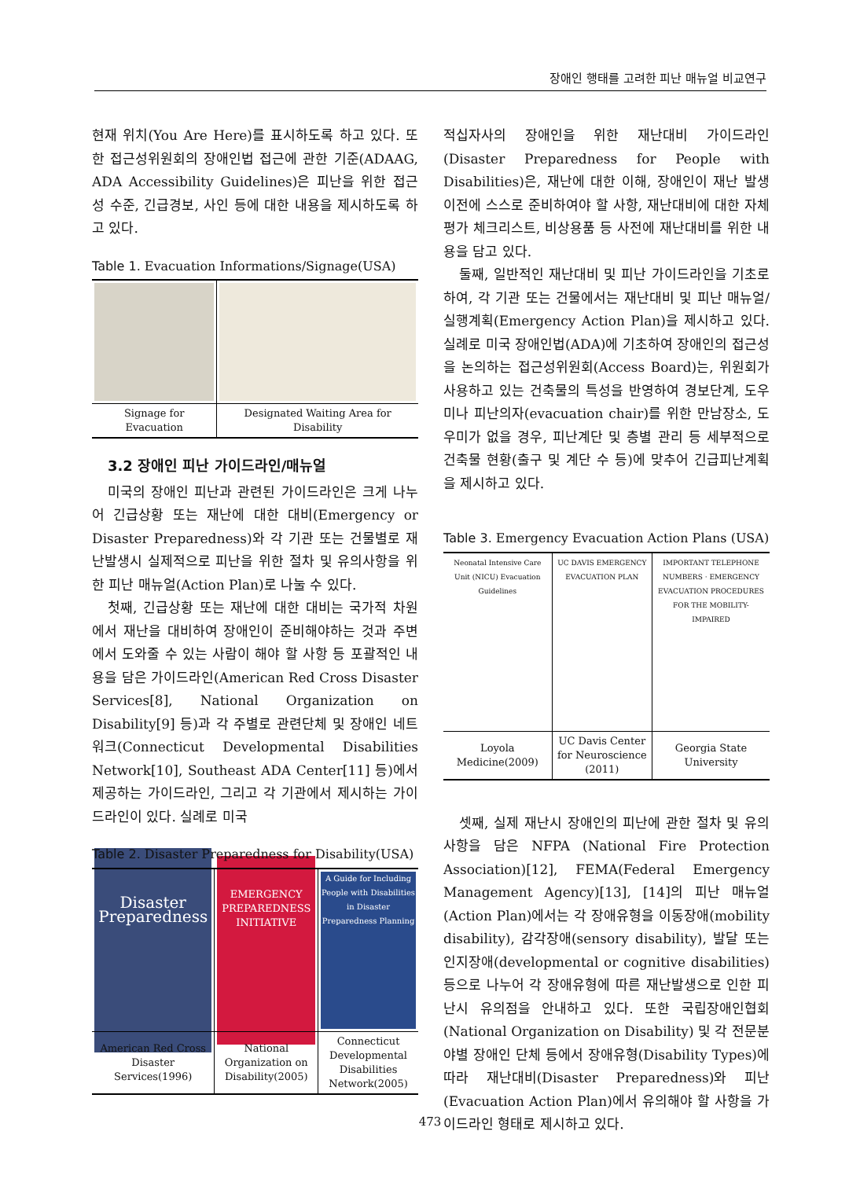장애인 행태를 고려한 피난 매뉴얼 비교연구
현재 위치(You Are Here)를 표시하도록 하고 있다. 또한 접근성위원회의 장애인법 접근에 관한 기준(ADAAG, ADA Accessibility Guidelines)은 피난을 위한 접근성 수준, 긴급경보, 사인 등에 대한 내용을 제시하도록 하고 있다.
Table 1. Evacuation Informations/Signage(USA)
| Signage for Evacuation | Designated Waiting Area for Disability |
3.2 장애인 피난 가이드라인/매뉴얼
미국의 장애인 피난과 관련된 가이드라인은 크게 나누어 긴급상황 또는 재난에 대한 대비(Emergency or Disaster Preparedness)와 각 기관 또는 건물별로 재난발생시 실제적으로 피난을 위한 절차 및 유의사항을 위한 피난 매뉴얼(Action Plan)로 나눌 수 있다.
첫째, 긴급상황 또는 재난에 대한 대비는 국가적 차원에서 재난을 대비하여 장애인이 준비해야하는 것과 주변에서 도와줄 수 있는 사람이 해야 할 사항 등 포괄적인 내용을 담은 가이드라인(American Red Cross Disaster Services[8], National Organization on Disability[9] 등)과 각 주별로 관련단체 및 장애인 네트워크(Connecticut Developmental Disabilities Network[10], Southeast ADA Center[11] 등)에서 제공하는 가이드라인, 그리고 각 기관에서 제시하는 가이드라인이 있다. 실례로 미국
Table 2. Disaster Preparedness for Disability(USA)
| Disaster Preparedness | EMERGENCY PREPAREDNESS INITIATIVE | A Guide for Including People with Disabilities in Disaster Preparedness Planning |
| American Red Cross Disaster Services(1996) | National Organization on Disability(2005) | Connecticut Developmental Disabilities Network(2005) |
적십자사의 장애인을 위한 재난대비 가이드라인(Disaster Preparedness for People with Disabilities)은, 재난에 대한 이해, 장애인이 재난 발생이전에 스스로 준비하여야 할 사항, 재난대비에 대한 자체평가 체크리스트, 비상용품 등 사전에 재난대비를 위한 내용을 담고 있다.
둘째, 일반적인 재난대비 및 피난 가이드라인을 기초로 하여, 각 기관 또는 건물에서는 재난대비 및 피난 매뉴얼/실행계획(Emergency Action Plan)을 제시하고 있다. 실례로 미국 장애인법(ADA)에 기초하여 장애인의 접근성을 논의하는 접근성위원회(Access Board)는, 위원회가 사용하고 있는 건축물의 특성을 반영하여 경보단계, 도우미나 피난의자(evacuation chair)를 위한 만남장소, 도우미가 없을 경우, 피난계단 및 층별 관리 등 세부적으로 건축물 현황(출구 및 계단 수 등)에 맞추어 긴급피난계획을 제시하고 있다.
Table 3. Emergency Evacuation Action Plans (USA)
| Neonatal Intensive Care Unit (NICU) Evacuation Guidelines | UC DAVIS EMERGENCY EVACUATION PLAN | IMPORTANT TELEPHONE NUMBERS · EMERGENCY EVACUATION PROCEDURES FOR THE MOBILITY-IMPAIRED |
| Loyola Medicine(2009) | UC Davis Center for Neuroscience (2011) | Georgia State University |
셋째, 실제 재난시 장애인의 피난에 관한 절차 및 유의사항을 담은 NFPA (National Fire Protection Association)[12], FEMA(Federal Emergency Management Agency)[13], [14]의 피난 매뉴얼(Action Plan)에서는 각 장애유형을 이동장애(mobility disability), 감각장애(sensory disability), 발달 또는 인지장애(developmental or cognitive disabilities) 등으로 나누어 각 장애유형에 따른 재난발생으로 인한 피난시 유의점을 안내하고 있다. 또한 국립장애인협회(National Organization on Disability) 및 각 전문분야별 장애인 단체 등에서 장애유형(Disability Types)에 따라 재난대비(Disaster Preparedness)와 피난(Evacuation Action Plan)에서 유의해야 할 사항을 가이드라인 형태로 제시하고 있다.
473